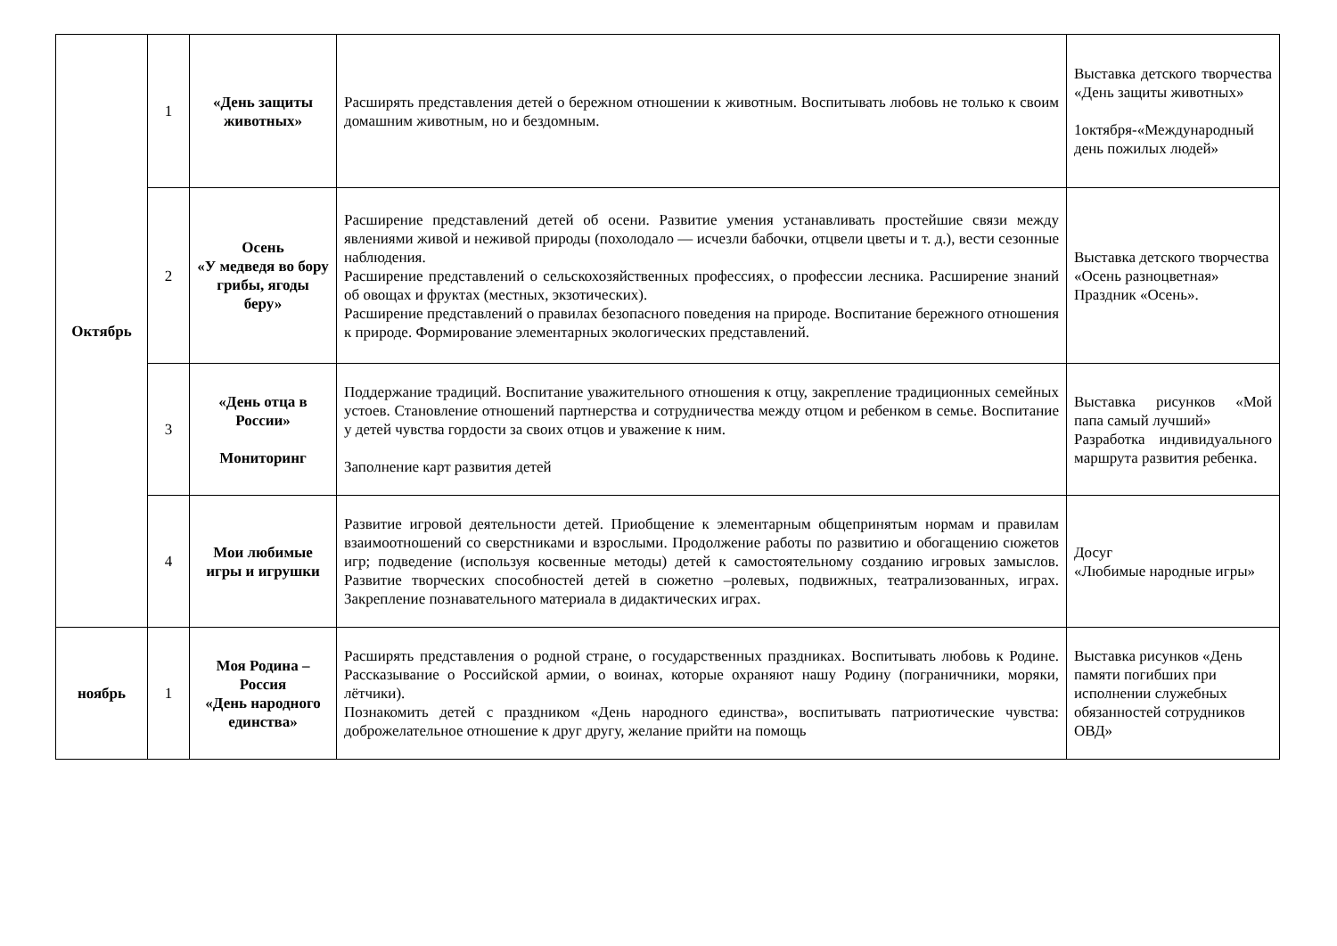| Октябрь | 1 | «День защиты животных» | Расширять представления детей о бережном отношении к животным. Воспитывать любовь не только к своим домашним животным, но и бездомным. | Выставка детского творчества «День защиты животных» 1октября-«Международный день пожилых людей» |
| | 2 | Осень «У медведя во бору грибы, ягоды беру» | Расширение представлений детей об осени. Развитие умения устанавливать простейшие связи между явлениями живой и неживой природы (похолодало — исчезли бабочки, отцвели цветы и т. д.), вести сезонные наблюдения. Расширение представлений о сельскохозяйственных профессиях, о профессии лесника. Расширение знаний об овощах и фруктах (местных, экзотических). Расширение представлений о правилах безопасного поведения на природе. Воспитание бережного отношения к природе. Формирование элементарных экологических представлений. | Выставка детского творчества «Осень разноцветная» Праздник «Осень». |
| | 3 | «День отца в России» Мониторинг | Поддержание традиций. Воспитание уважительного отношения к отцу, закрепление традиционных семейных устоев. Становление отношений партнерства и сотрудничества между отцом и ребенком в семье. Воспитание у детей чувства гордости за своих отцов и уважение к ним. Заполнение карт развития детей | Выставка рисунков «Мой папа самый лучший» Разработка индивидуального маршрута развития ребенка. |
| | 4 | Мои любимые игры и игрушки | Развитие игровой деятельности детей. Приобщение к элементарным общепринятым нормам и правилам взаимоотношений со сверстниками и взрослыми. Продолжение работы по развитию и обогащению сюжетов игр; подведение (используя косвенные методы) детей к самостоятельному созданию игровых замыслов. Развитие творческих способностей детей в сюжетно –ролевых, подвижных, театрализованных, играх. Закрепление познавательного материала в дидактических играх. | Досуг «Любимые народные игры» |
| ноябрь | 1 | Моя Родина – Россия «День народного единства» | Расширять представления о родной стране, о государственных праздниках. Воспитывать любовь к Родине. Рассказывание о Российской армии, о воинах, которые охраняют нашу Родину (пограничники, моряки, лётчики). Познакомить детей с праздником «День народного единства», воспитывать патриотические чувства: доброжелательное отношение к друг другу, желание прийти на помощь | Выставка рисунков «День памяти погибших при исполнении служебных обязанностей сотрудников ОВД» |